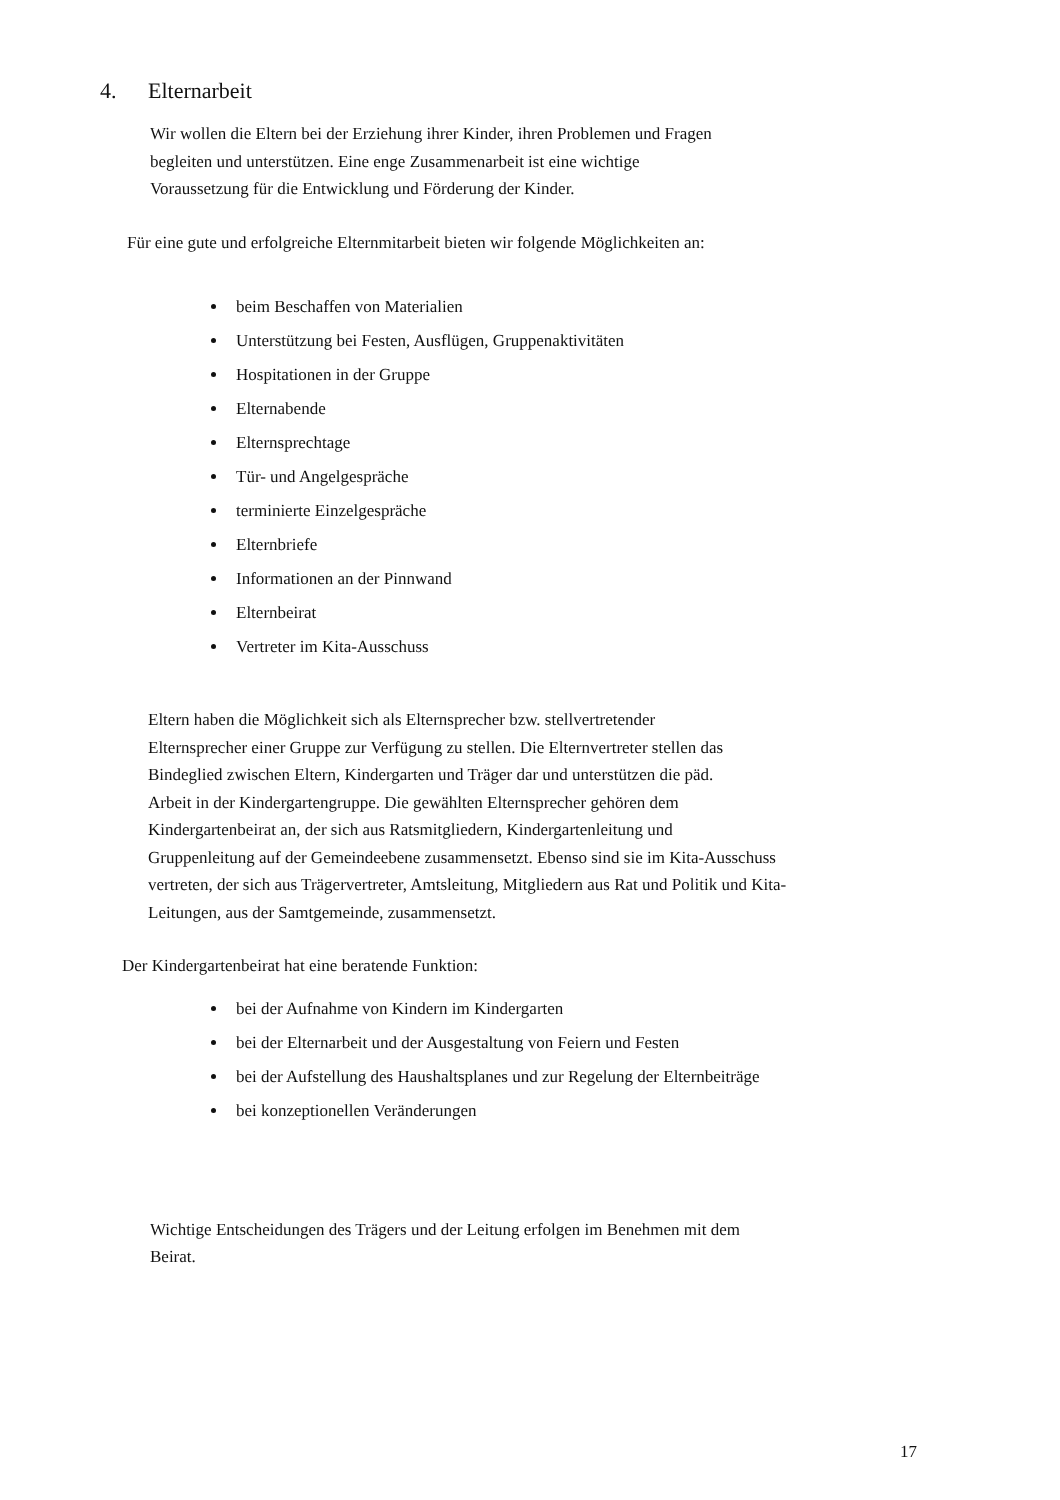4. Elternarbeit
Wir wollen die Eltern bei der Erziehung ihrer Kinder, ihren Problemen und Fragen
begleiten und unterstützen. Eine enge Zusammenarbeit ist eine wichtige
Voraussetzung für die Entwicklung und Förderung der Kinder.
Für eine gute und erfolgreiche Elternmitarbeit bieten wir folgende Möglichkeiten an:
beim Beschaffen von Materialien
Unterstützung bei Festen, Ausflügen, Gruppenaktivitäten
Hospitationen in der Gruppe
Elternabende
Elternsprechtage
Tür- und Angelgespräche
terminierte Einzelgespräche
Elternbriefe
Informationen an der Pinnwand
Elternbeirat
Vertreter im Kita-Ausschuss
Eltern haben die Möglichkeit sich als Elternsprecher bzw. stellvertretender
Elternsprecher einer Gruppe zur Verfügung zu stellen. Die Elternvertreter stellen das
Bindeglied zwischen Eltern, Kindergarten und Träger dar und unterstützen die päd.
Arbeit in der Kindergartengruppe. Die gewählten Elternsprecher gehören dem
Kindergartenbeirat an, der sich aus Ratsmitgliedern, Kindergartenleitung und
Gruppenleitung auf der Gemeindeebene zusammensetzt. Ebenso sind sie im Kita-Ausschuss
vertreten, der sich aus Trägervertreter, Amtsleitung, Mitgliedern aus Rat und Politik und Kita-
Leitungen, aus der Samtgemeinde, zusammensetzt.
Der Kindergartenbeirat hat eine beratende Funktion:
bei der Aufnahme von Kindern im Kindergarten
bei der Elternarbeit und der Ausgestaltung von Feiern und Festen
bei der Aufstellung des Haushaltsplanes und zur Regelung der Elternbeiträge
bei konzeptionellen Veränderungen
Wichtige Entscheidungen des Trägers und der Leitung erfolgen im Benehmen mit dem
Beirat.
17